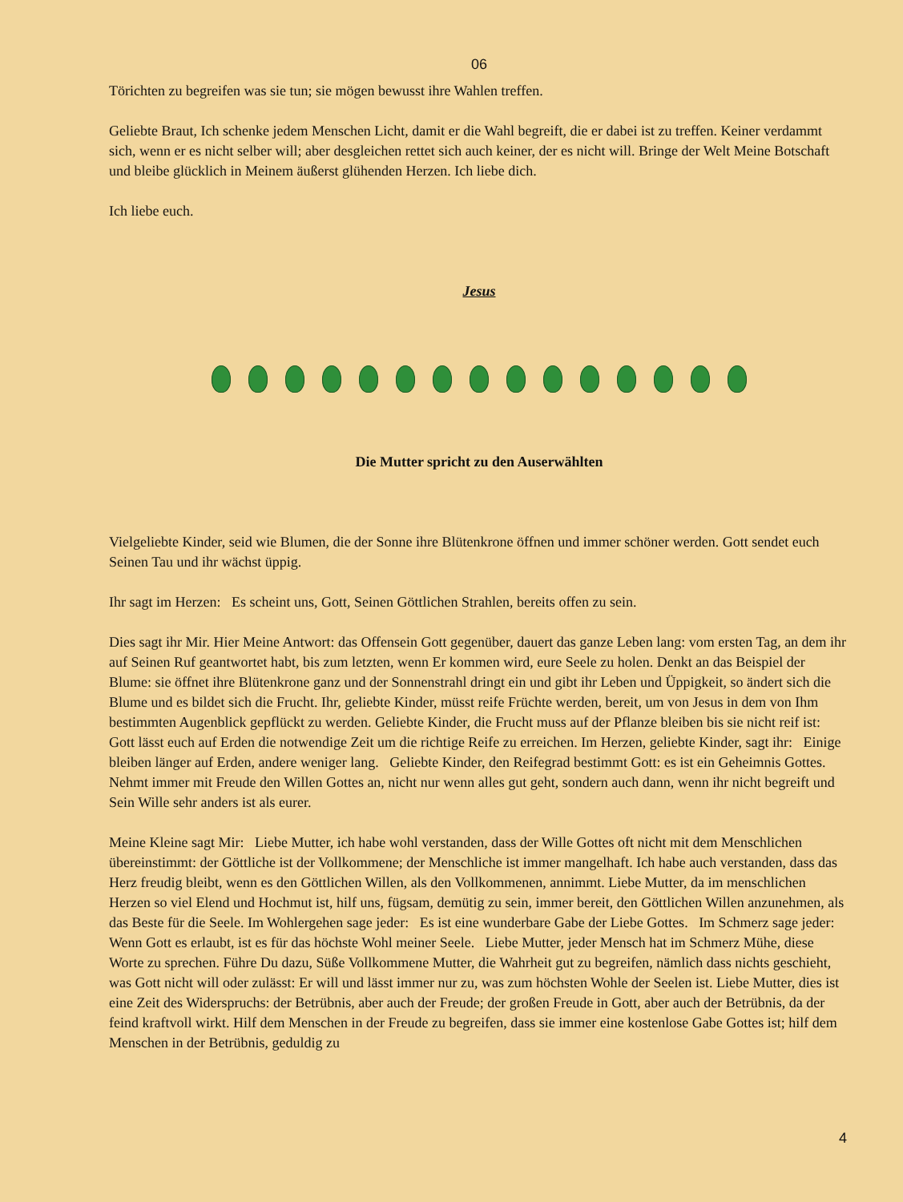06
Törichten zu begreifen was sie tun; sie mögen bewusst ihre Wahlen treffen.
Geliebte Braut, Ich schenke jedem Menschen Licht, damit er die Wahl begreift, die er dabei ist zu treffen. Keiner verdammt sich, wenn er es nicht selber will; aber desgleichen rettet sich auch keiner, der es nicht will. Bringe der Welt Meine Botschaft und bleibe glücklich in Meinem äußerst glühenden Herzen. Ich liebe dich.
Ich liebe euch.
Jesus
Die Mutter spricht zu den Auserwählten
Vielgeliebte Kinder, seid wie Blumen, die der Sonne ihre Blütenkrone öffnen und immer schöner werden. Gott sendet euch Seinen Tau und ihr wächst üppig.
Ihr sagt im Herzen: Es scheint uns, Gott, Seinen Göttlichen Strahlen, bereits offen zu sein.
Dies sagt ihr Mir. Hier Meine Antwort: das Offensein Gott gegenüber, dauert das ganze Leben lang: vom ersten Tag, an dem ihr auf Seinen Ruf geantwortet habt, bis zum letzten, wenn Er kommen wird, eure Seele zu holen. Denkt an das Beispiel der Blume: sie öffnet ihre Blütenkrone ganz und der Sonnenstrahl dringt ein und gibt ihr Leben und Üppigkeit, so ändert sich die Blume und es bildet sich die Frucht. Ihr, geliebte Kinder, müsst reife Früchte werden, bereit, um von Jesus in dem von Ihm bestimmten Augenblick gepflückt zu werden. Geliebte Kinder, die Frucht muss auf der Pflanze bleiben bis sie nicht reif ist: Gott lässt euch auf Erden die notwendige Zeit um die richtige Reife zu erreichen. Im Herzen, geliebte Kinder, sagt ihr: Einige bleiben länger auf Erden, andere weniger lang. Geliebte Kinder, den Reifegrad bestimmt Gott: es ist ein Geheimnis Gottes. Nehmt immer mit Freude den Willen Gottes an, nicht nur wenn alles gut geht, sondern auch dann, wenn ihr nicht begreift und Sein Wille sehr anders ist als eurer.
Meine Kleine sagt Mir: Liebe Mutter, ich habe wohl verstanden, dass der Wille Gottes oft nicht mit dem Menschlichen übereinstimmt: der Göttliche ist der Vollkommene; der Menschliche ist immer mangelhaft. Ich habe auch verstanden, dass das Herz freudig bleibt, wenn es den Göttlichen Willen, als den Vollkommenen, annimmt. Liebe Mutter, da im menschlichen Herzen so viel Elend und Hochmut ist, hilf uns, fügsam, demütig zu sein, immer bereit, den Göttlichen Willen anzunehmen, als das Beste für die Seele. Im Wohlergehen sage jeder: Es ist eine wunderbare Gabe der Liebe Gottes. Im Schmerz sage jeder: Wenn Gott es erlaubt, ist es für das höchste Wohl meiner Seele. Liebe Mutter, jeder Mensch hat im Schmerz Mühe, diese Worte zu sprechen. Führe Du dazu, Süße Vollkommene Mutter, die Wahrheit gut zu begreifen, nämlich dass nichts geschieht, was Gott nicht will oder zulässt: Er will und lässt immer nur zu, was zum höchsten Wohle der Seelen ist. Liebe Mutter, dies ist eine Zeit des Widerspruchs: der Betrübnis, aber auch der Freude; der großen Freude in Gott, aber auch der Betrübnis, da der feind kraftvoll wirkt. Hilf dem Menschen in der Freude zu begreifen, dass sie immer eine kostenlose Gabe Gottes ist; hilf dem Menschen in der Betrübnis, geduldig zu
4